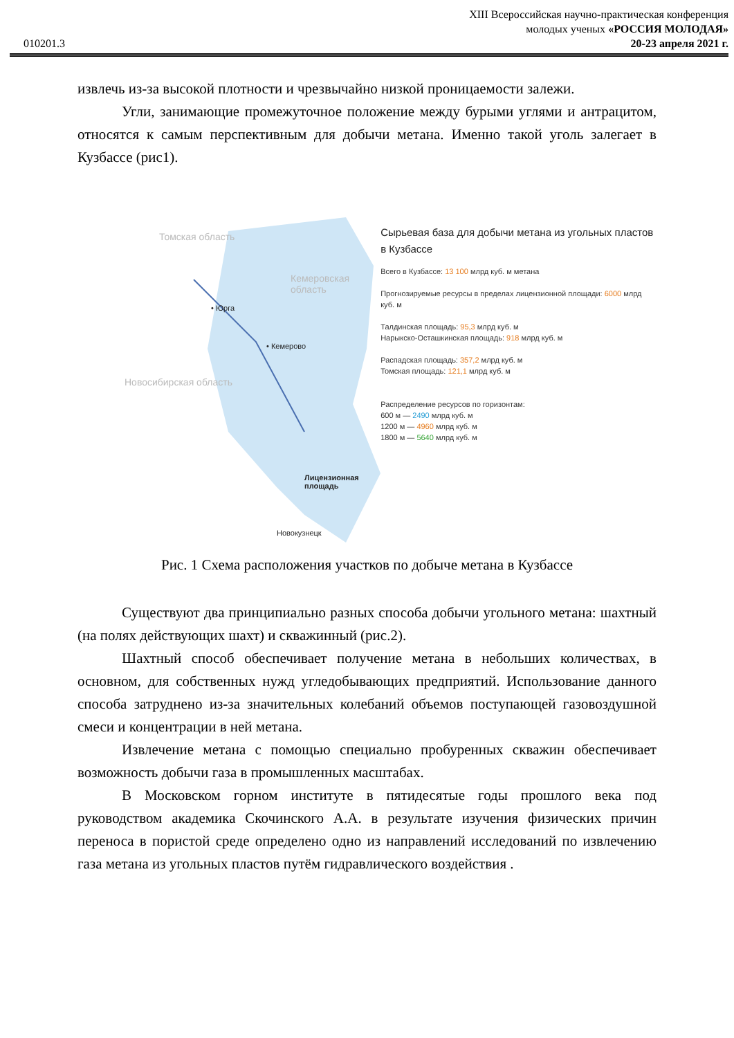XIII Всероссийская научно-практическая конференция
молодых ученых «РОССИЯ МОЛОДАЯ»
20-23 апреля 2021 г.
010201.3
извлечь из-за высокой плотности и чрезвычайно низкой проницаемости залежи.
Угли, занимающие промежуточное положение между бурыми углями и антрацитом, относятся к самым перспективным для добычи метана. Именно такой уголь залегает в Кузбассе (рис1).
Томская область
Кемеровская область
Новосибирская область
• Юрга
• Кемерово
Лицензионная площадь
Новокузнецк
Сырьевая база для добычи метана из угольных пластов в Кузбассе
Всего в Кузбассе: 13 100 млрд куб. м метана
Прогнозируемые ресурсы в пределах лицензионной площади: 6000 млрд куб. м
Талдинская площадь: 95,3 млрд куб. м
Нарыкско-Осташкинская площадь: 918 млрд куб. м
Распадская площадь: 357,2 млрд куб. м
Томская площадь: 121,1 млрд куб. м
Распределение ресурсов по горизонтам:
600 м — 2490 млрд куб. м
1200 м — 4960 млрд куб. м
1800 м — 5640 млрд куб. м
Рис. 1 Схема расположения участков по добыче метана в Кузбассе
Существуют два принципиально разных способа добычи угольного метана: шахтный (на полях действующих шахт) и скважинный (рис.2).
Шахтный способ обеспечивает получение метана в небольших количествах, в основном, для собственных нужд угледобывающих предприятий. Использование данного способа затруднено из-за значительных колебаний объемов поступающей газовоздушной смеси и концентрации в ней метана.
Извлечение метана с помощью специально пробуренных скважин обеспечивает возможность добычи газа в промышленных масштабах.
В Московском горном институте в пятидесятые годы прошлого века под руководством академика Скочинского А.А. в результате изучения физических причин переноса в пористой среде определено одно из направлений исследований по извлечению газа метана из угольных пластов путём гидравлического воздействия .